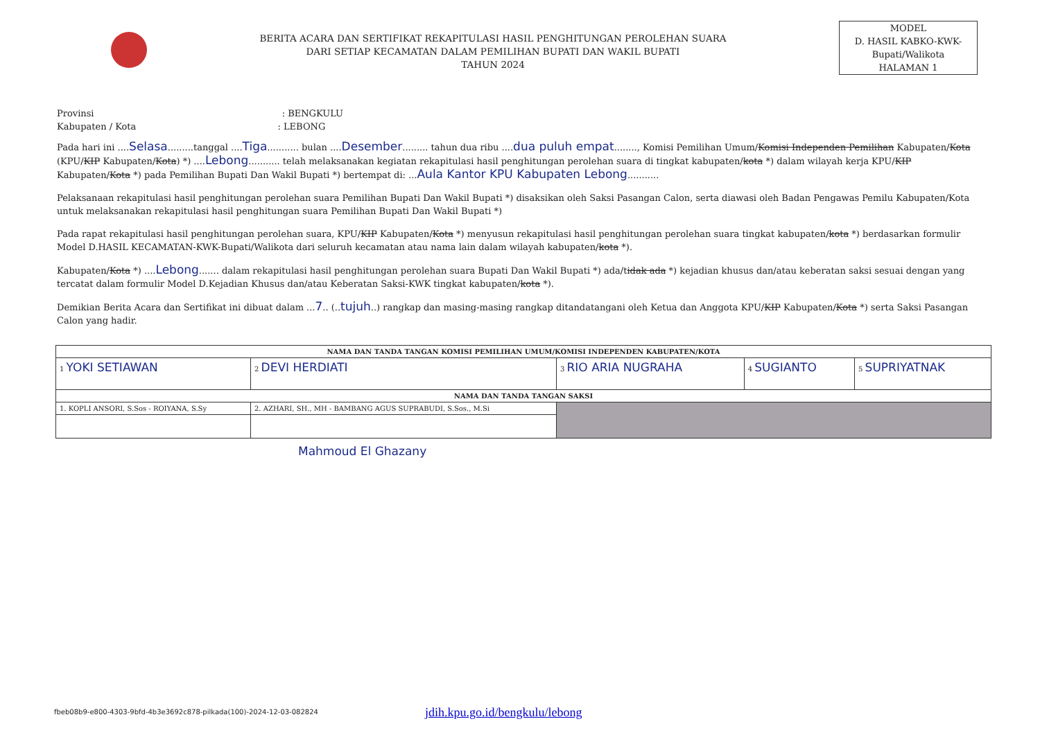BERITA ACARA DAN SERTIFIKAT REKAPITULASI HASIL PENGHITUNGAN PEROLEHAN SUARA
DARI SETIAP KECAMATAN DALAM PEMILIHAN BUPATI DAN WAKIL BUPATI
TAHUN 2024
MODEL
D. HASIL KABKO-KWK-
Bupati/Walikota
HALAMAN 1
Provinsi : BENGKULU
Kabupaten / Kota : LEBONG
Pada hari ini ....Selasa.........tanggal ....Tiga........... bulan ....Desember......... tahun dua ribu ....dua puluh empat........, Komisi Pemilihan Umum/Komisi Independen Pemilihan Kabupaten/Kota (KPU/KIP Kabupaten/Kota) *) ....Lebong........... telah melaksanakan kegiatan rekapitulasi hasil penghitungan perolehan suara di tingkat kabupaten/kota *) dalam wilayah kerja KPU/KIP Kabupaten/Kota *) pada Pemilihan Bupati Dan Wakil Bupati *) bertempat di: ...Aula Kantor KPU Kabupaten Lebong...........
Pelaksanaan rekapitulasi hasil penghitungan perolehan suara Pemilihan Bupati Dan Wakil Bupati *) disaksikan oleh Saksi Pasangan Calon, serta diawasi oleh Badan Pengawas Pemilu Kabupaten/Kota untuk melaksanakan rekapitulasi hasil penghitungan suara Pemilihan Bupati Dan Wakil Bupati *)
Pada rapat rekapitulasi hasil penghitungan perolehan suara, KPU/KIP Kabupaten/Kota *) menyusun rekapitulasi hasil penghitungan perolehan suara tingkat kabupaten/kota *) berdasarkan formulir Model D.HASIL KECAMATAN-KWK-Bupati/Walikota dari seluruh kecamatan atau nama lain dalam wilayah kabupaten/kota *).
Kabupaten/Kota *) ....Lebong....... dalam rekapitulasi hasil penghitungan perolehan suara Bupati Dan Wakil Bupati *) ada/tidak ada *) kejadian khusus dan/atau keberatan saksi sesuai dengan yang tercatat dalam formulir Model D.Kejadian Khusus dan/atau Keberatan Saksi-KWK tingkat kabupaten/kota *).
Demikian Berita Acara dan Sertifikat ini dibuat dalam ...7.. (..tujuh..) rangkap dan masing-masing rangkap ditandatangani oleh Ketua dan Anggota KPU/KIP Kabupaten/Kota *) serta Saksi Pasangan Calon yang hadir.
| NAMA DAN TANDA TANGAN KOMISI PEMILIHAN UMUM/KOMISI INDEPENDEN KABUPATEN/KOTA | | | | |
| --- | --- | --- | --- | --- |
| 1 YOKI SETIAWAN | 2 DEVI HERDIATI | 3 RIO ARIA NUGRAHA | 4 SUGIANTO | 5 SUPRIYATNAK |
| NAMA DAN TANDA TANGAN SAKSI | | | | |
| 1. KOPLI ANSORI, S.Sos - ROIYANA, S.Sy | 2. AZHARI, SH., MH - BAMBANG AGUS SUPRABUDI, S.Sos., M.Si | | | |
Mahmoud El Ghazany
fbeb08b9-e800-4303-9bfd-4b3e3692c878-pilkada(100)-2024-12-03-082824
jdih.kpu.go.id/bengkulu/lebong